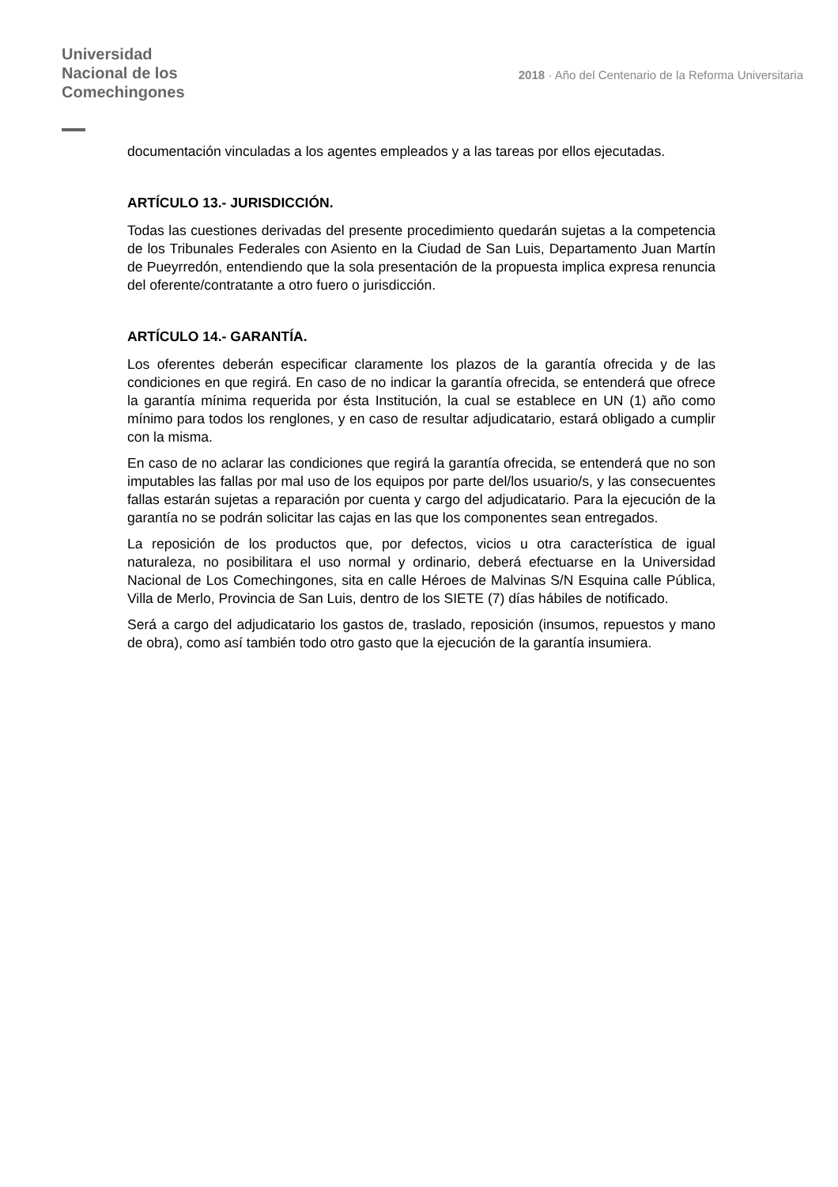Universidad
Nacional de los
Comechingones
2018 · Año del Centenario de la Reforma Universitaria
documentación vinculadas a los agentes empleados y a las tareas por ellos ejecutadas.
ARTÍCULO 13.- JURISDICCIÓN.
Todas las cuestiones derivadas del presente procedimiento quedarán sujetas a la competencia de los Tribunales Federales con Asiento en la Ciudad de San Luis, Departamento Juan Martín de Pueyrredón, entendiendo que la sola presentación de la propuesta implica expresa renuncia del oferente/contratante a otro fuero o jurisdicción.
ARTÍCULO 14.- GARANTÍA.
Los oferentes deberán especificar claramente los plazos de la garantía ofrecida y de las condiciones en que regirá. En caso de no indicar la garantía ofrecida, se entenderá que ofrece la garantía mínima requerida por ésta Institución, la cual se establece en UN (1) año como mínimo para todos los renglones, y en caso de resultar adjudicatario, estará obligado a cumplir con la misma.
En caso de no aclarar las condiciones que regirá la garantía ofrecida, se entenderá que no son imputables las fallas por mal uso de los equipos por parte del/los usuario/s, y las consecuentes fallas estarán sujetas a reparación por cuenta y cargo del adjudicatario. Para la ejecución de la garantía no se podrán solicitar las cajas en las que los componentes sean entregados.
La reposición de los productos que, por defectos, vicios u otra característica de igual naturaleza, no posibilitara el uso normal y ordinario, deberá efectuarse en la Universidad Nacional de Los Comechingones, sita en calle Héroes de Malvinas S/N Esquina calle Pública, Villa de Merlo, Provincia de San Luis, dentro de los SIETE (7) días hábiles de notificado.
Será a cargo del adjudicatario los gastos de, traslado, reposición (insumos, repuestos y mano de obra), como así también todo otro gasto que la ejecución de la garantía insumiera.